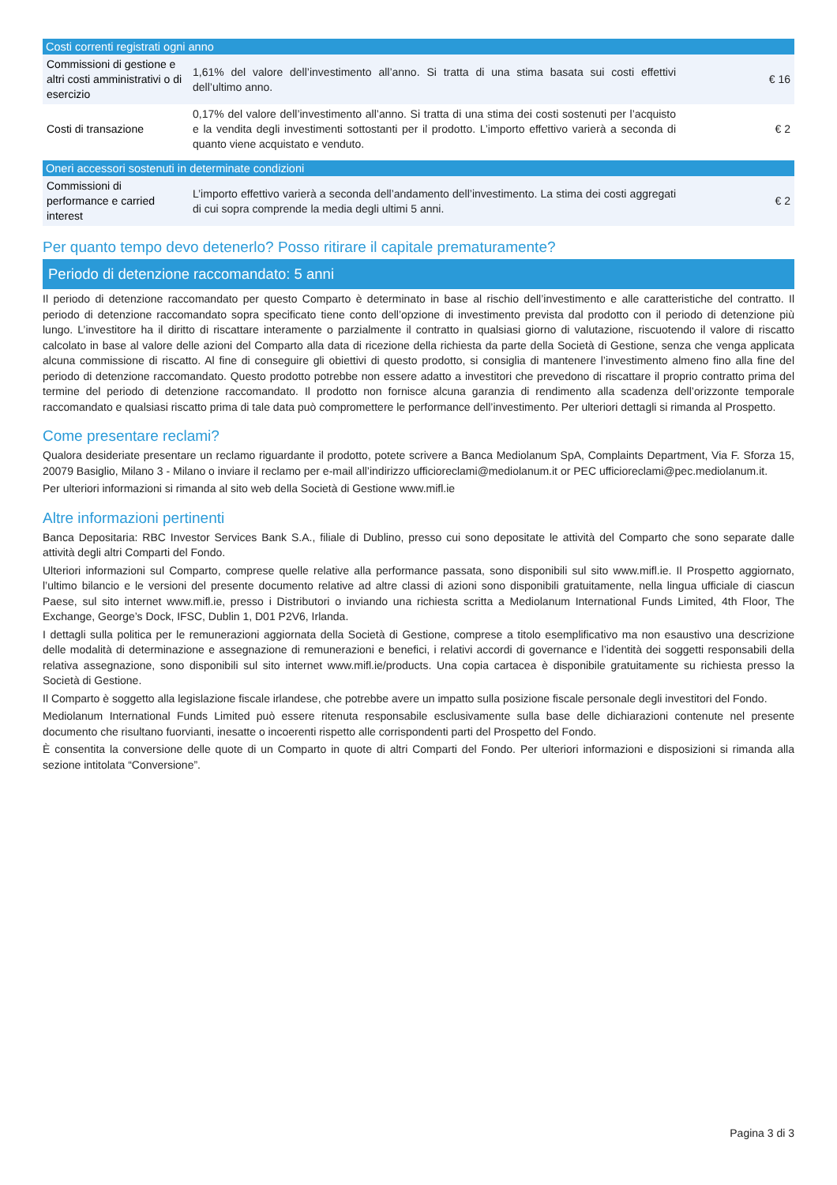| Costi correnti registrati ogni anno | | |
| --- | --- | --- |
| Commissioni di gestione e altri costi amministrativi o di esercizio | 1,61% del valore dell’investimento all’anno. Si tratta di una stima basata sui costi effettivi dell’ultimo anno. | € 16 |
| Costi di transazione | 0,17% del valore dell’investimento all’anno. Si tratta di una stima dei costi sostenuti per l’acquisto e la vendita degli investimenti sottostanti per il prodotto. L’importo effettivo varierà a seconda di quanto viene acquistato e venduto. | € 2 |
| Oneri accessori sostenuti in determinate condizioni | | |
| --- | --- | --- |
| Commissioni di performance e carried interest | L’importo effettivo varierà a seconda dell’andamento dell’investimento. La stima dei costi aggregati di cui sopra comprende la media degli ultimi 5 anni. | € 2 |
Per quanto tempo devo detenerlo? Posso ritirare il capitale prematuramente?
Periodo di detenzione raccomandato: 5 anni
Il periodo di detenzione raccomandato per questo Comparto è determinato in base al rischio dell’investimento e alle caratteristiche del contratto. Il periodo di detenzione raccomandato sopra specificato tiene conto dell’opzione di investimento prevista dal prodotto con il periodo di detenzione più lungo. L’investitore ha il diritto di riscattare interamente o parzialmente il contratto in qualsiasi giorno di valutazione, riscuotendo il valore di riscatto calcolato in base al valore delle azioni del Comparto alla data di ricezione della richiesta da parte della Società di Gestione, senza che venga applicata alcuna commissione di riscatto. Al fine di conseguire gli obiettivi di questo prodotto, si consiglia di mantenere l’investimento almeno fino alla fine del periodo di detenzione raccomandato. Questo prodotto potrebbe non essere adatto a investitori che prevedono di riscattare il proprio contratto prima del termine del periodo di detenzione raccomandato. Il prodotto non fornisce alcuna garanzia di rendimento alla scadenza dell’orizzonte temporale raccomandato e qualsiasi riscatto prima di tale data può compromettere le performance dell’investimento. Per ulteriori dettagli si rimanda al Prospetto.
Come presentare reclami?
Qualora desideriate presentare un reclamo riguardante il prodotto, potete scrivere a Banca Mediolanum SpA, Complaints Department, Via F. Sforza 15, 20079 Basiglio, Milano 3 - Milano o inviare il reclamo per e-mail all’indirizzo ufficioreclami@mediolanum.it or PEC ufficioreclami@pec.mediolanum.it.
Per ulteriori informazioni si rimanda al sito web della Società di Gestione www.mifl.ie
Altre informazioni pertinenti
Banca Depositaria: RBC Investor Services Bank S.A., filiale di Dublino, presso cui sono depositate le attività del Comparto che sono separate dalle attività degli altri Comparti del Fondo.
Ulteriori informazioni sul Comparto, comprese quelle relative alla performance passata, sono disponibili sul sito www.mifl.ie. Il Prospetto aggiornato, l’ultimo bilancio e le versioni del presente documento relative ad altre classi di azioni sono disponibili gratuitamente, nella lingua ufficiale di ciascun Paese, sul sito internet www.mifl.ie, presso i Distributori o inviando una richiesta scritta a Mediolanum International Funds Limited, 4th Floor, The Exchange, George’s Dock, IFSC, Dublin 1, D01 P2V6, Irlanda.
I dettagli sulla politica per le remunerazioni aggiornata della Società di Gestione, comprese a titolo esemplificativo ma non esaustivo una descrizione delle modalità di determinazione e assegnazione di remunerazioni e benefici, i relativi accordi di governance e l’identità dei soggetti responsabili della relativa assegnazione, sono disponibili sul sito internet www.mifl.ie/products. Una copia cartacea è disponibile gratuitamente su richiesta presso la Società di Gestione.
Il Comparto è soggetto alla legislazione fiscale irlandese, che potrebbe avere un impatto sulla posizione fiscale personale degli investitori del Fondo.
Mediolanum International Funds Limited può essere ritenuta responsabile esclusivamente sulla base delle dichiarazioni contenute nel presente documento che risultano fuorvianti, inesatte o incoerenti rispetto alle corrispondenti parti del Prospetto del Fondo.
È consentita la conversione delle quote di un Comparto in quote di altri Comparti del Fondo. Per ulteriori informazioni e disposizioni si rimanda alla sezione intitolata “Conversione”.
Pagina 3 di 3